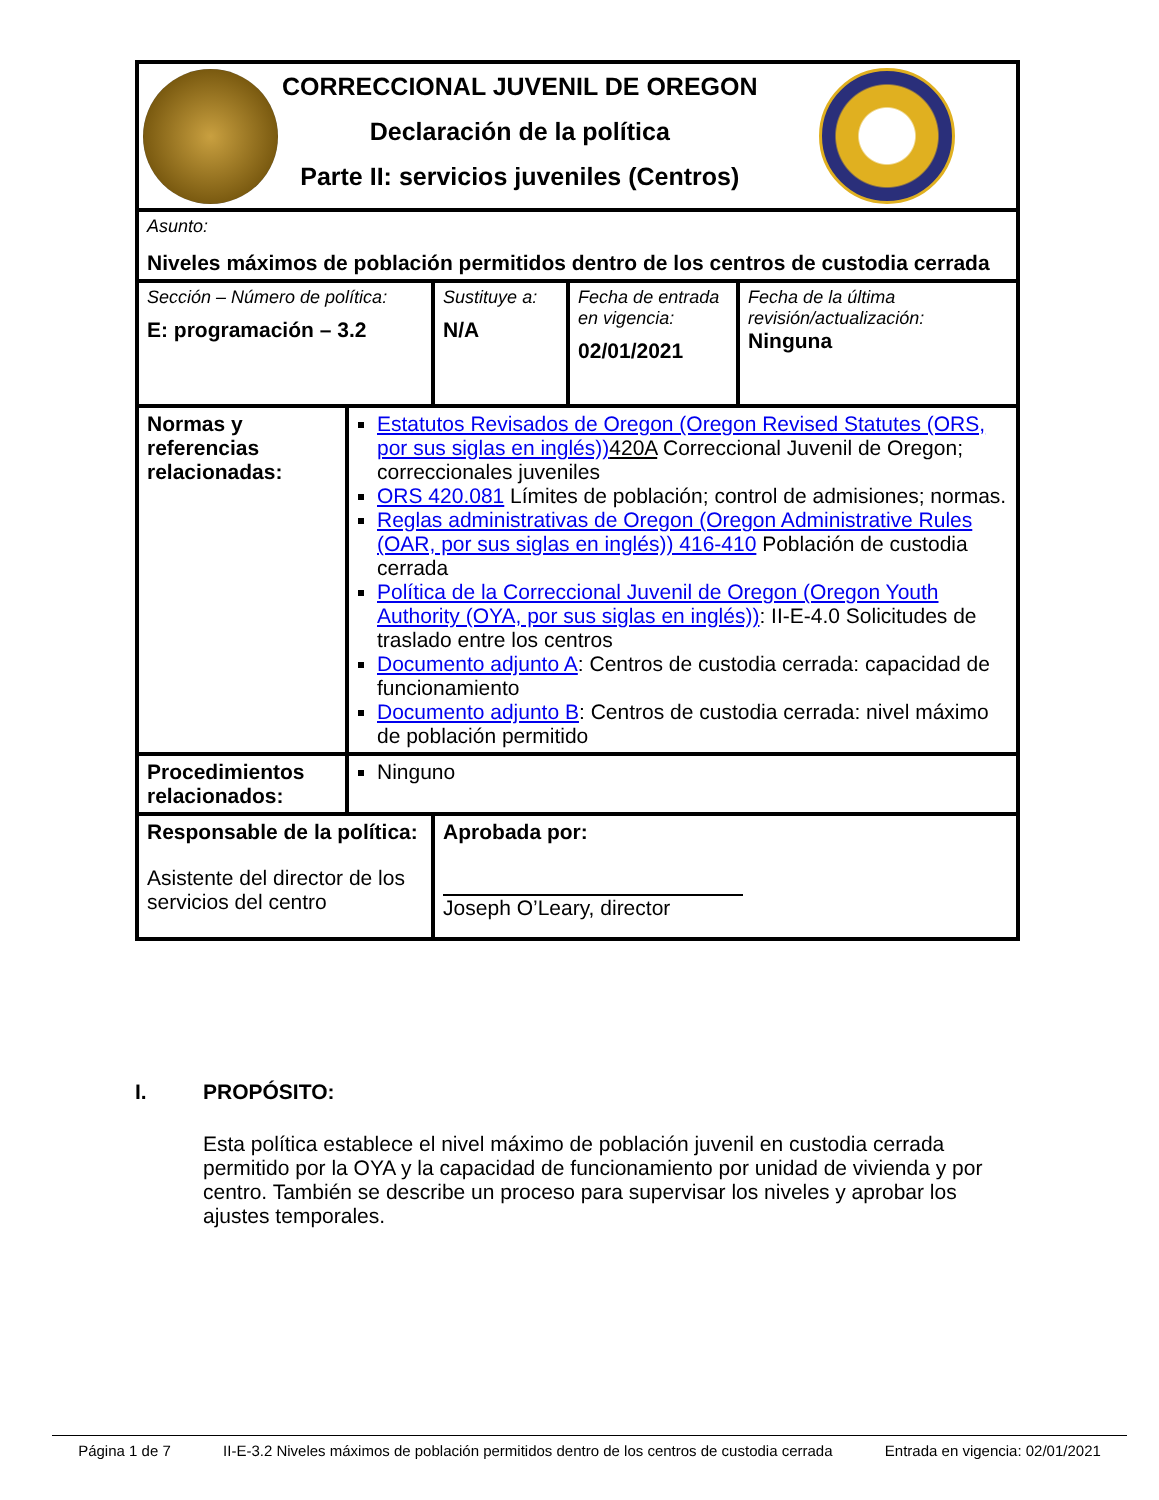| CORRECCIONAL JUVENIL DE OREGON Declaración de la política Parte II: servicios juveniles (Centros) | | | | |
| Asunto: Niveles máximos de población permitidos dentro de los centros de custodia cerrada | | | | |
| Sección – Número de política: E: programación – 3.2 | | Sustituye a: N/A | Fecha de entrada en vigencia: 02/01/2021 | Fecha de la última revisión/actualización: Ninguna |
| Normas y referencias relacionadas: | Estatutos Revisados de Oregon (Oregon Revised Statutes (ORS, por sus siglas en inglés)) 420A Correccional Juvenil de Oregon; correccionales juveniles ORS 420.081 Límites de población; control de admisiones; normas. Reglas administrativas de Oregon (Oregon Administrative Rules (OAR, por sus siglas en inglés)) 416-410 Población de custodia cerrada Política de la Correccional Juvenil de Oregon (Oregon Youth Authority (OYA, por sus siglas en inglés)) : II-E-4.0 Solicitudes de traslado entre los centros Documento adjunto A : Centros de custodia cerrada: capacidad de funcionamiento Documento adjunto B : Centros de custodia cerrada: nivel máximo de población permitido | | | |
| Procedimientos relacionados: | Ninguno | | | |
| Responsable de la política: Asistente del director de los servicios del centro | | Aprobada por: Joseph O’Leary, director | | |
I. PROPÓSITO:
Esta política establece el nivel máximo de población juvenil en custodia cerrada permitido por la OYA y la capacidad de funcionamiento por unidad de vivienda y por centro. También se describe un proceso para supervisar los niveles y aprobar los ajustes temporales.
Página 1 de 7 II-E-3.2 Niveles máximos de población permitidos dentro de los centros de custodia cerrada Entrada en vigencia: 02/01/2021